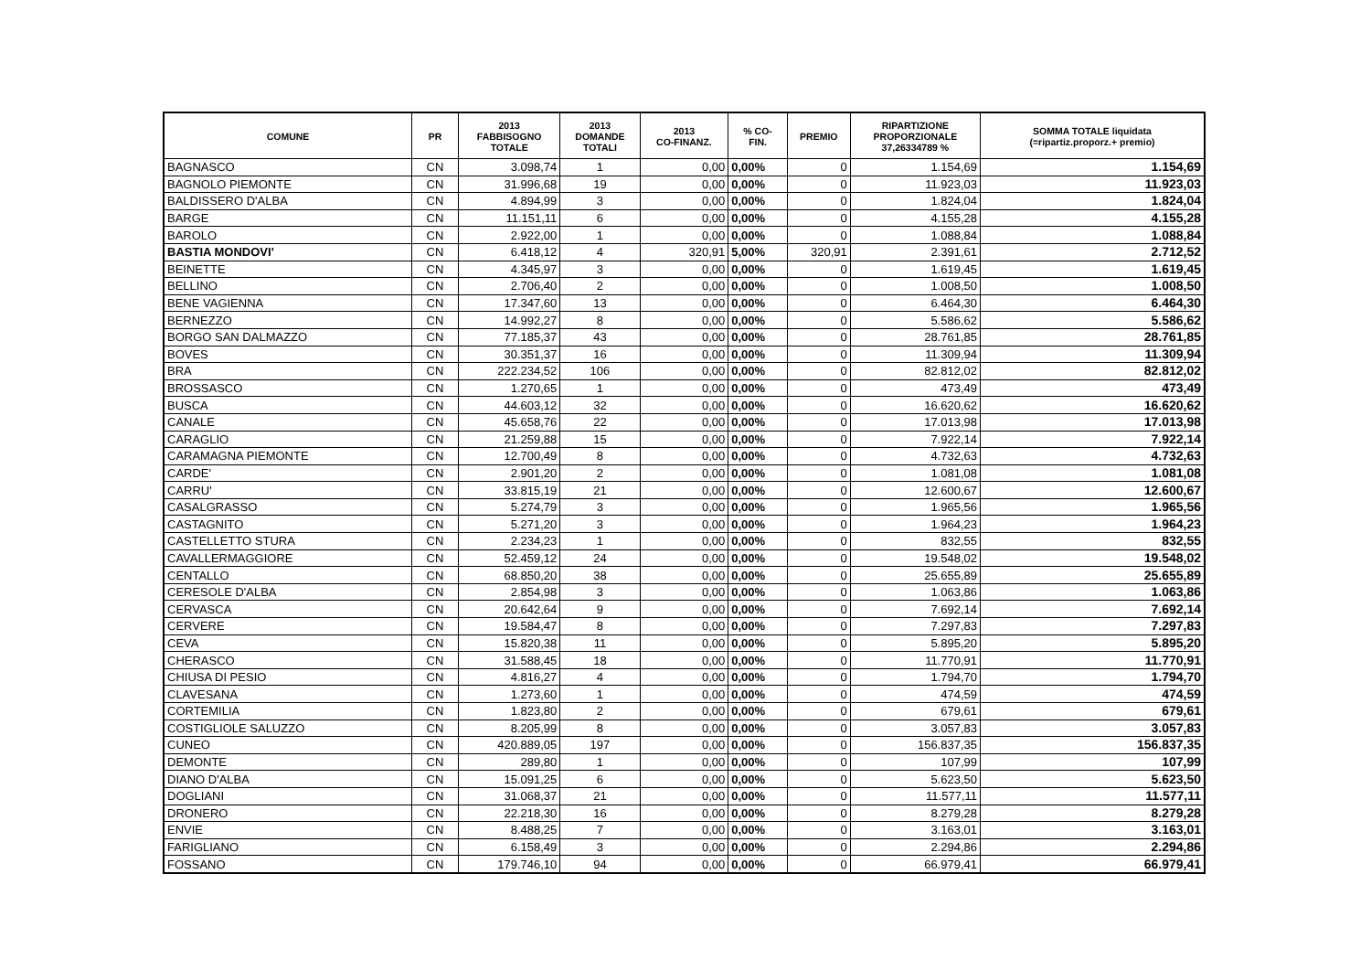| COMUNE | PR | 2013 FABBISOGNO TOTALE | 2013 DOMANDE TOTALI | 2013 CO-FINANZ. | % CO- FIN. | PREMIO | RIPARTIZIONE PROPORZIONALE 37,26334789 % | SOMMA TOTALE liquidata (=ripartiz.proporz.+ premio) |
| --- | --- | --- | --- | --- | --- | --- | --- | --- |
| BAGNASCO | CN | 3.098,74 | 1 | 0,00 | 0,00% | 0 | 1.154,69 | 1.154,69 |
| BAGNOLO PIEMONTE | CN | 31.996,68 | 19 | 0,00 | 0,00% | 0 | 11.923,03 | 11.923,03 |
| BALDISSERO D'ALBA | CN | 4.894,99 | 3 | 0,00 | 0,00% | 0 | 1.824,04 | 1.824,04 |
| BARGE | CN | 11.151,11 | 6 | 0,00 | 0,00% | 0 | 4.155,28 | 4.155,28 |
| BAROLO | CN | 2.922,00 | 1 | 0,00 | 0,00% | 0 | 1.088,84 | 1.088,84 |
| BASTIA MONDOVI' | CN | 6.418,12 | 4 | 320,91 | 5,00% | 320,91 | 2.391,61 | 2.712,52 |
| BEINETTE | CN | 4.345,97 | 3 | 0,00 | 0,00% | 0 | 1.619,45 | 1.619,45 |
| BELLINO | CN | 2.706,40 | 2 | 0,00 | 0,00% | 0 | 1.008,50 | 1.008,50 |
| BENE VAGIENNA | CN | 17.347,60 | 13 | 0,00 | 0,00% | 0 | 6.464,30 | 6.464,30 |
| BERNEZZO | CN | 14.992,27 | 8 | 0,00 | 0,00% | 0 | 5.586,62 | 5.586,62 |
| BORGO SAN DALMAZZO | CN | 77.185,37 | 43 | 0,00 | 0,00% | 0 | 28.761,85 | 28.761,85 |
| BOVES | CN | 30.351,37 | 16 | 0,00 | 0,00% | 0 | 11.309,94 | 11.309,94 |
| BRA | CN | 222.234,52 | 106 | 0,00 | 0,00% | 0 | 82.812,02 | 82.812,02 |
| BROSSASCO | CN | 1.270,65 | 1 | 0,00 | 0,00% | 0 | 473,49 | 473,49 |
| BUSCA | CN | 44.603,12 | 32 | 0,00 | 0,00% | 0 | 16.620,62 | 16.620,62 |
| CANALE | CN | 45.658,76 | 22 | 0,00 | 0,00% | 0 | 17.013,98 | 17.013,98 |
| CARAGLIO | CN | 21.259,88 | 15 | 0,00 | 0,00% | 0 | 7.922,14 | 7.922,14 |
| CARAMAGNA PIEMONTE | CN | 12.700,49 | 8 | 0,00 | 0,00% | 0 | 4.732,63 | 4.732,63 |
| CARDE' | CN | 2.901,20 | 2 | 0,00 | 0,00% | 0 | 1.081,08 | 1.081,08 |
| CARRU' | CN | 33.815,19 | 21 | 0,00 | 0,00% | 0 | 12.600,67 | 12.600,67 |
| CASALGRASSO | CN | 5.274,79 | 3 | 0,00 | 0,00% | 0 | 1.965,56 | 1.965,56 |
| CASTAGNITO | CN | 5.271,20 | 3 | 0,00 | 0,00% | 0 | 1.964,23 | 1.964,23 |
| CASTELLETTO STURA | CN | 2.234,23 | 1 | 0,00 | 0,00% | 0 | 832,55 | 832,55 |
| CAVALLERMAGGIORE | CN | 52.459,12 | 24 | 0,00 | 0,00% | 0 | 19.548,02 | 19.548,02 |
| CENTALLO | CN | 68.850,20 | 38 | 0,00 | 0,00% | 0 | 25.655,89 | 25.655,89 |
| CERESOLE D'ALBA | CN | 2.854,98 | 3 | 0,00 | 0,00% | 0 | 1.063,86 | 1.063,86 |
| CERVASCA | CN | 20.642,64 | 9 | 0,00 | 0,00% | 0 | 7.692,14 | 7.692,14 |
| CERVERE | CN | 19.584,47 | 8 | 0,00 | 0,00% | 0 | 7.297,83 | 7.297,83 |
| CEVA | CN | 15.820,38 | 11 | 0,00 | 0,00% | 0 | 5.895,20 | 5.895,20 |
| CHERASCO | CN | 31.588,45 | 18 | 0,00 | 0,00% | 0 | 11.770,91 | 11.770,91 |
| CHIUSA DI PESIO | CN | 4.816,27 | 4 | 0,00 | 0,00% | 0 | 1.794,70 | 1.794,70 |
| CLAVESANA | CN | 1.273,60 | 1 | 0,00 | 0,00% | 0 | 474,59 | 474,59 |
| CORTEMILIA | CN | 1.823,80 | 2 | 0,00 | 0,00% | 0 | 679,61 | 679,61 |
| COSTIGLIOLE SALUZZO | CN | 8.205,99 | 8 | 0,00 | 0,00% | 0 | 3.057,83 | 3.057,83 |
| CUNEO | CN | 420.889,05 | 197 | 0,00 | 0,00% | 0 | 156.837,35 | 156.837,35 |
| DEMONTE | CN | 289,80 | 1 | 0,00 | 0,00% | 0 | 107,99 | 107,99 |
| DIANO D'ALBA | CN | 15.091,25 | 6 | 0,00 | 0,00% | 0 | 5.623,50 | 5.623,50 |
| DOGLIANI | CN | 31.068,37 | 21 | 0,00 | 0,00% | 0 | 11.577,11 | 11.577,11 |
| DRONERO | CN | 22.218,30 | 16 | 0,00 | 0,00% | 0 | 8.279,28 | 8.279,28 |
| ENVIE | CN | 8.488,25 | 7 | 0,00 | 0,00% | 0 | 3.163,01 | 3.163,01 |
| FARIGLIANO | CN | 6.158,49 | 3 | 0,00 | 0,00% | 0 | 2.294,86 | 2.294,86 |
| FOSSANO | CN | 179.746,10 | 94 | 0,00 | 0,00% | 0 | 66.979,41 | 66.979,41 |